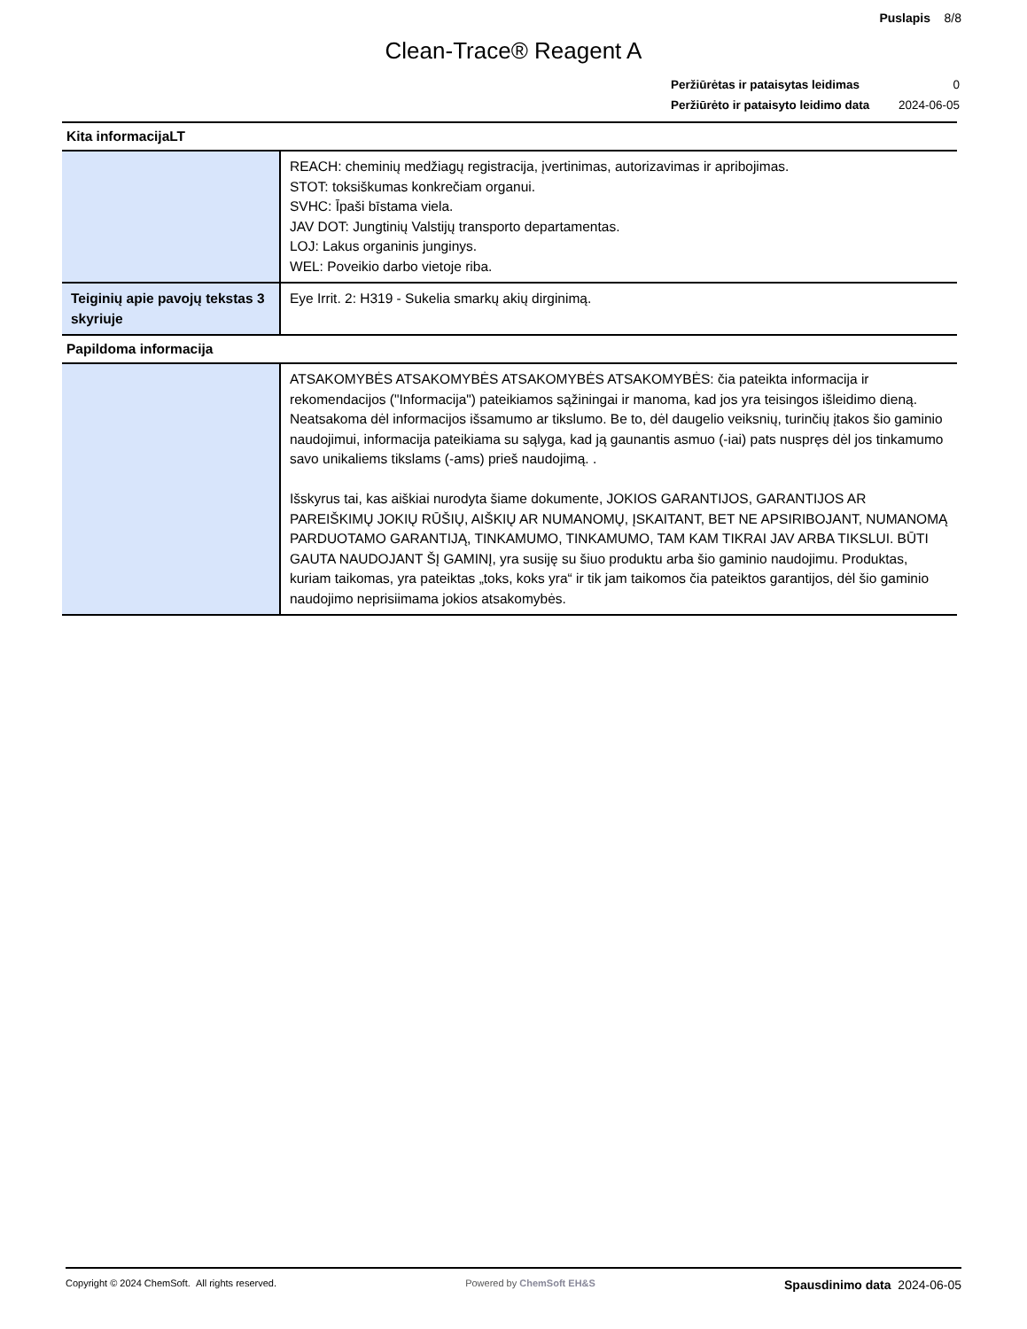Puslapis 8/8
Clean-Trace® Reagent A
| Peržiūrėtas ir pataisytas leidimas | 0 |
| Peržiūrėto ir pataisyto leidimo data | 2024-06-05 |
| Kita informacijaLT | |
| --- | --- |
| | REACH: cheminių medžiagų registracija, įvertinimas, autorizavimas ir apribojimas. STOT: toksiškumas konkrečiam organui. SVHC: Īpaši bīstama viela. JAV DOT: Jungtinių Valstijų transporto departamentas. LOJ: Lakus organinis junginys. WEL: Poveikio darbo vietoje riba. |
| Teiginių apie pavojų tekstas 3 skyriuje | Eye Irrit. 2: H319 - Sukelia smarkų akių dirginimą. |
| Papildoma informacija | |
| | ATSAKOMYBĖS ATSAKOMYBĖS ATSAKOMYBĖS ATSAKOMYBĖS: čia pateikta informacija ir rekomendacijos ("Informacija") pateikiamos sąžiningai ir manoma, kad jos yra teisingos išleidimo dieną. Neatsakoma dėl informacijos išsamumo ar tikslumo. Be to, dėl daugelio veiksnių, turinčių įtakos šio gaminio naudojimui, informacija pateikiama su sąlyga, kad ją gaunantis asmuo (-iai) pats nuspręs dėl jos tinkamumo savo unikaliems tikslams (-ams) prieš naudojimą. . Išskyrus tai, kas aiškiai nurodyta šiame dokumente, JOKIOS GARANTIJOS, GARANTIJOS AR PAREIŠKIMŲ JOKIŲ RŪŠIŲ, AIŠKIŲ AR NUMANOMŲ, ĮSKAITANT, BET NE APSIRIBOJANT, NUMANOMĄ PARDUOTAMO GARANTIJĄ, TINKAMUMO, TINKAMUMO, TAM KAM TIKRAI JAV ARBA TIKSLUI. BŪTI GAUTA NAUDOJANT ŠĮ GAMINĮ, yra susiję su šiuo produktu arba šio gaminio naudojimu. Produktas, kuriam taikomas, yra pateiktas „toks, koks yra“ ir tik jam taikomos čia pateiktos garantijos, dėl šio gaminio naudojimo neprisiimama jokios atsakomybės. |
Copyright © 2024 ChemSoft. All rights reserved.
Powered by ChemSoft EH&S
Spausdinimo data 2024-06-05